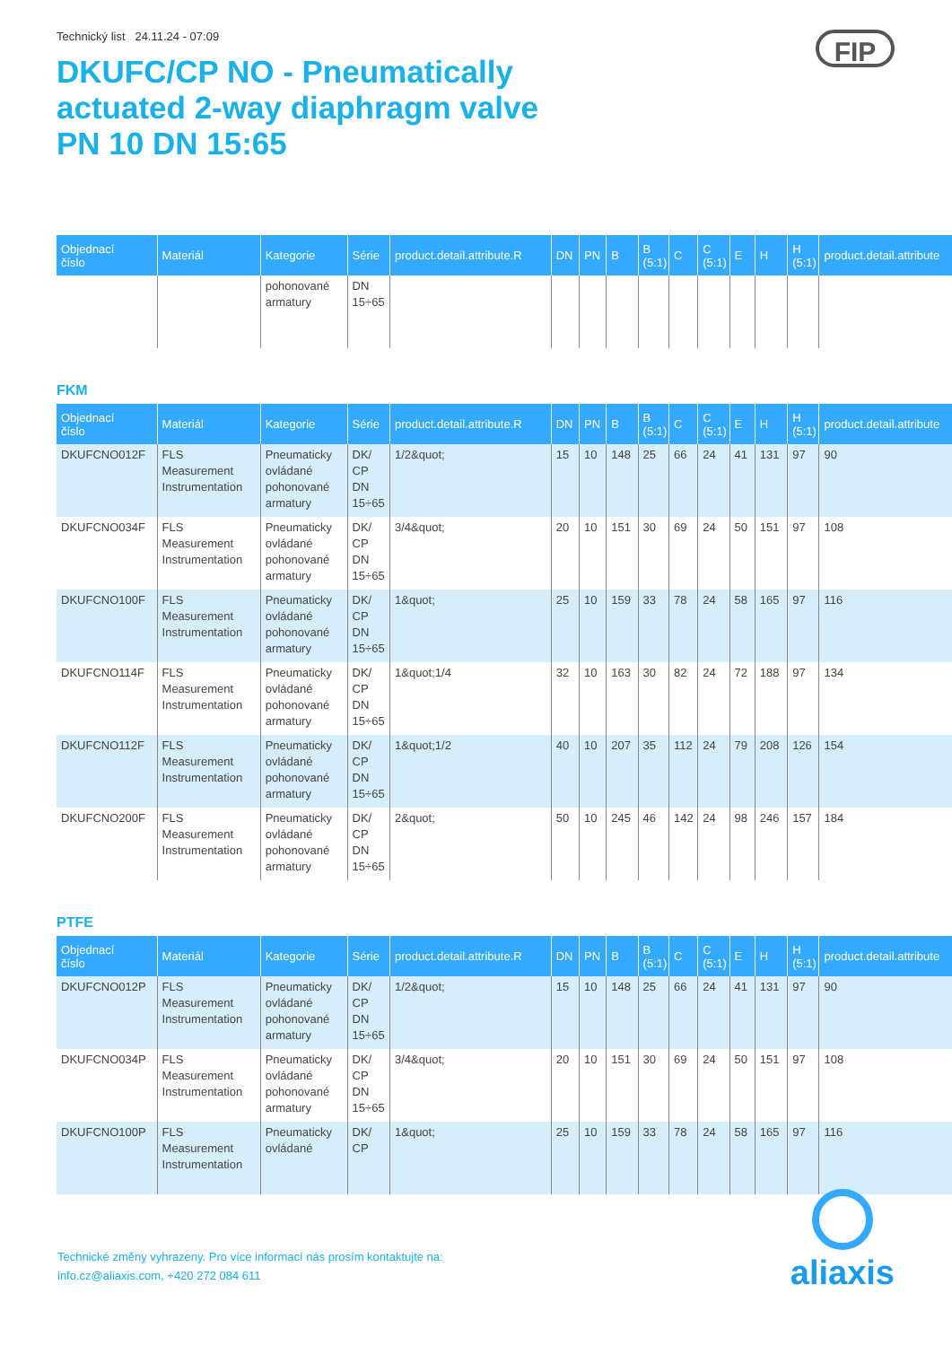Technický list 24.11.24 - 07:09
FIP
DKUFC/CP NO - Pneumatically
actuated 2-way diaphragm valve
PN 10 DN 15:65
| Objednací číslo | Materiál | Kategorie | Série | product.detail.attribute.R | DN | PN | B | B (5:1) | C | C (5:1) | E | H | H (5:1) | product.detail.attribute |
| --- | --- | --- | --- | --- | --- | --- | --- | --- | --- | --- | --- | --- | --- | --- |
| | | pohonované armatury | DN 15÷65 | | | | | | | | | | | |
FKM
| Objednací číslo | Materiál | Kategorie | Série | product.detail.attribute.R | DN | PN | B | B (5:1) | C | C (5:1) | E | H | H (5:1) | product.detail.attribute |
| --- | --- | --- | --- | --- | --- | --- | --- | --- | --- | --- | --- | --- | --- | --- |
| DKUFCNO012F | FLS Measurement Instrumentation | Pneumaticky ovládané pohonované armatury | DK/ CP DN 15÷65 | 1/2&quot; | 15 | 10 | 148 | 25 | 66 | 24 | 41 | 131 | 97 | 90 |
| DKUFCNO034F | FLS Measurement Instrumentation | Pneumaticky ovládané pohonované armatury | DK/ CP DN 15÷65 | 3/4&quot; | 20 | 10 | 151 | 30 | 69 | 24 | 50 | 151 | 97 | 108 |
| DKUFCNO100F | FLS Measurement Instrumentation | Pneumaticky ovládané pohonované armatury | DK/ CP DN 15÷65 | 1&quot; | 25 | 10 | 159 | 33 | 78 | 24 | 58 | 165 | 97 | 116 |
| DKUFCNO114F | FLS Measurement Instrumentation | Pneumaticky ovládané pohonované armatury | DK/ CP DN 15÷65 | 1&quot;1/4 | 32 | 10 | 163 | 30 | 82 | 24 | 72 | 188 | 97 | 134 |
| DKUFCNO112F | FLS Measurement Instrumentation | Pneumaticky ovládané pohonované armatury | DK/ CP DN 15÷65 | 1&quot;1/2 | 40 | 10 | 207 | 35 | 112 | 24 | 79 | 208 | 126 | 154 |
| DKUFCNO200F | FLS Measurement Instrumentation | Pneumaticky ovládané pohonované armatury | DK/ CP DN 15÷65 | 2&quot; | 50 | 10 | 245 | 46 | 142 | 24 | 98 | 246 | 157 | 184 |
PTFE
| Objednací číslo | Materiál | Kategorie | Série | product.detail.attribute.R | DN | PN | B | B (5:1) | C | C (5:1) | E | H | H (5:1) | product.detail.attribute |
| --- | --- | --- | --- | --- | --- | --- | --- | --- | --- | --- | --- | --- | --- | --- |
| DKUFCNO012P | FLS Measurement Instrumentation | Pneumaticky ovládané pohonované armatury | DK/ CP DN 15÷65 | 1/2&quot; | 15 | 10 | 148 | 25 | 66 | 24 | 41 | 131 | 97 | 90 |
| DKUFCNO034P | FLS Measurement Instrumentation | Pneumaticky ovládané pohonované armatury | DK/ CP DN 15÷65 | 3/4&quot; | 20 | 10 | 151 | 30 | 69 | 24 | 50 | 151 | 97 | 108 |
| DKUFCNO100P | FLS Measurement Instrumentation | Pneumaticky ovládané | DK/ CP | 1&quot; | 25 | 10 | 159 | 33 | 78 | 24 | 58 | 165 | 97 | 116 |
Technické změny vyhrazeny. Pro více informací nás prosím kontaktujte na:
info.cz@aliaxis.com, +420 272 084 611
aliaxis